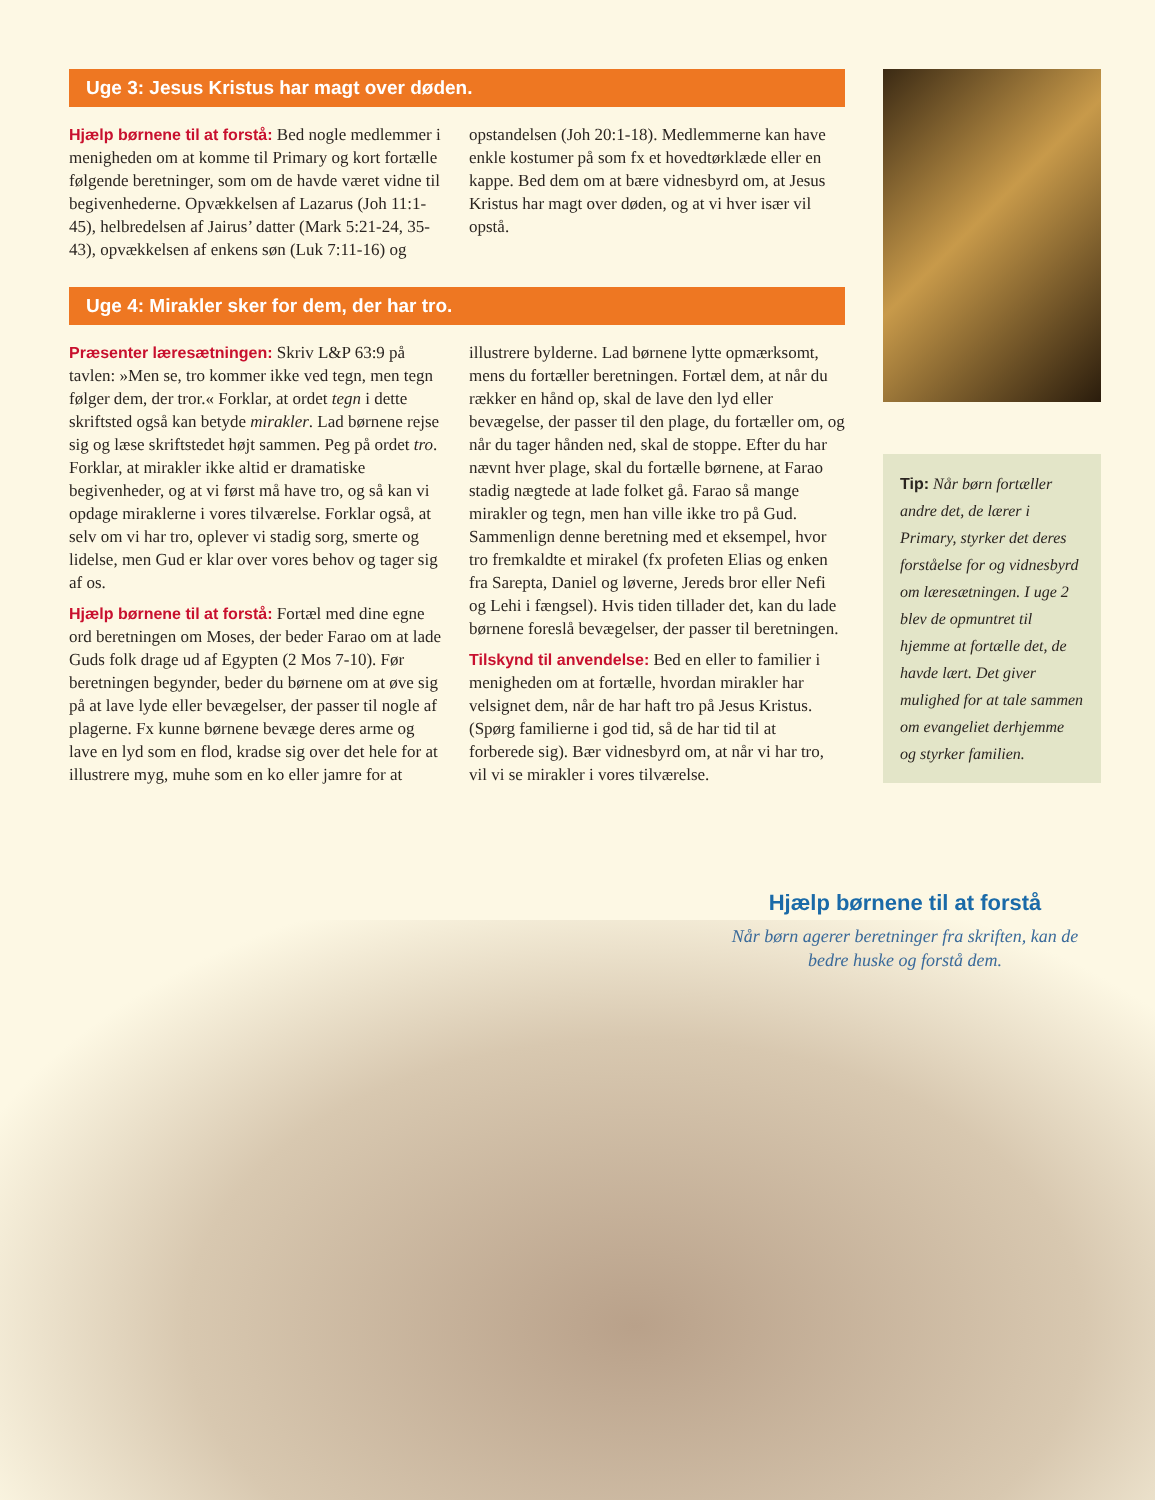Uge 3: Jesus Kristus har magt over døden.
Hjælp børnene til at forstå: Bed nogle medlemmer i menigheden om at komme til Primary og kort fortælle følgende beretninger, som om de havde været vidne til begivenhederne. Opvækkelsen af Lazarus (Joh 11:1-45), helbredelsen af Jairus’ datter (Mark 5:21-24, 35-43), opvækkelsen af enkens søn (Luk 7:11-16) og opstandelsen (Joh 20:1-18). Medlemmerne kan have enkle kostumer på som fx et hovedtørklæde eller en kappe. Bed dem om at bære vidnesbyrd om, at Jesus Kristus har magt over døden, og at vi hver især vil opstå.
Uge 4: Mirakler sker for dem, der har tro.
Præsenter læresætningen: Skriv L&P 63:9 på tavlen: »Men se, tro kommer ikke ved tegn, men tegn følger dem, der tror.« Forklar, at ordet tegn i dette skriftsted også kan betyde mirakler. Lad børnene rejse sig og læse skriftstedet højt sammen. Peg på ordet tro. Forklar, at mirakler ikke altid er dramatiske begivenheder, og at vi først må have tro, og så kan vi opdage miraklerne i vores tilværelse. Forklar også, at selv om vi har tro, oplever vi stadig sorg, smerte og lidelse, men Gud er klar over vores behov og tager sig af os.
Hjælp børnene til at forstå: Fortæl med dine egne ord beretningen om Moses, der beder Farao om at lade Guds folk drage ud af Egypten (2 Mos 7-10). Før beretningen begynder, beder du børnene om at øve sig på at lave lyde eller bevægelser, der passer til nogle af plagerne. Fx kunne børnene bevæge deres arme og lave en lyd som en flod, kradse sig over det hele for at illustrere myg, muhe som en ko eller jamre for at illustrere bylderne. Lad børnene lytte opmærksomt, mens du fortæller beretningen. Fortæl dem, at når du rækker en hånd op, skal de lave den lyd eller bevægelse, der passer til den plage, du fortæller om, og når du tager hånden ned, skal de stoppe. Efter du har nævnt hver plage, skal du fortælle børnene, at Farao stadig nægtede at lade folket gå. Farao så mange mirakler og tegn, men han ville ikke tro på Gud. Sammenlign denne beretning med et eksempel, hvor tro fremkaldte et mirakel (fx profeten Elias og enken fra Sarepta, Daniel og løverne, Jereds bror eller Nefi og Lehi i fængsel). Hvis tiden tillader det, kan du lade børnene foreslå bevægelser, der passer til beretningen.
Tilskynd til anvendelse: Bed en eller to familier i menigheden om at fortælle, hvordan mirakler har velsignet dem, når de har haft tro på Jesus Kristus. (Spørg familierne i god tid, så de har tid til at forberede sig). Bær vidnesbyrd om, at når vi har tro, vil vi se mirakler i vores tilværelse.
Tip: Når børn fortæller andre det, de lærer i Primary, styrker det deres forståelse for og vidnesbyrd om læresætningen. I uge 2 blev de opmuntret til hjemme at fortælle det, de havde lært. Det giver mulighed for at tale sammen om evangeliet derhjemme og styrker familien.
Hjælp børnene til at forstå
Når børn agerer beretninger fra skriften, kan de bedre huske og forstå dem.